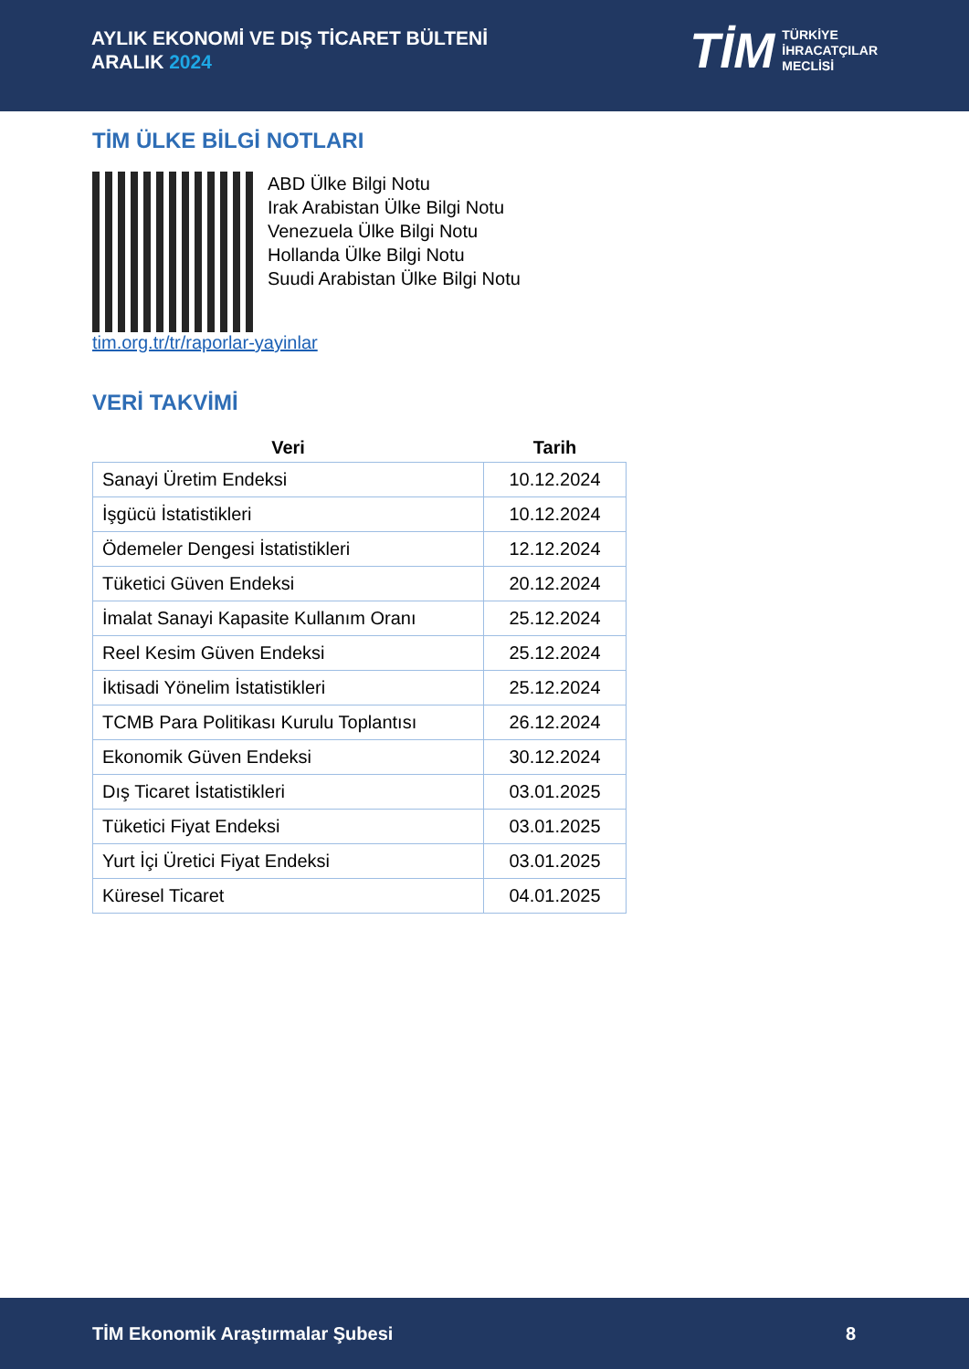AYLIK EKONOMİ VE DIŞ TİCARET BÜLTENİ
ARALIK 2024
TİM
TÜRKİYE
İHRACATÇILAR
MECLİSİ
TİM ÜLKE BİLGİ NOTLARI
ABD Ülke Bilgi Notu
Irak Arabistan Ülke Bilgi Notu
Venezuela Ülke Bilgi Notu
Hollanda Ülke Bilgi Notu
Suudi Arabistan Ülke Bilgi Notu
tim.org.tr/tr/raporlar-yayinlar
VERİ TAKVİMİ
| Veri | Tarih |
| --- | --- |
| Sanayi Üretim Endeksi | 10.12.2024 |
| İşgücü İstatistikleri | 10.12.2024 |
| Ödemeler Dengesi İstatistikleri | 12.12.2024 |
| Tüketici Güven Endeksi | 20.12.2024 |
| İmalat Sanayi Kapasite Kullanım Oranı | 25.12.2024 |
| Reel Kesim Güven Endeksi | 25.12.2024 |
| İktisadi Yönelim İstatistikleri | 25.12.2024 |
| TCMB Para Politikası Kurulu Toplantısı | 26.12.2024 |
| Ekonomik Güven Endeksi | 30.12.2024 |
| Dış Ticaret İstatistikleri | 03.01.2025 |
| Tüketici Fiyat Endeksi | 03.01.2025 |
| Yurt İçi Üretici Fiyat Endeksi | 03.01.2025 |
| Küresel Ticaret | 04.01.2025 |
TİM Ekonomik Araştırmalar Şubesi 8